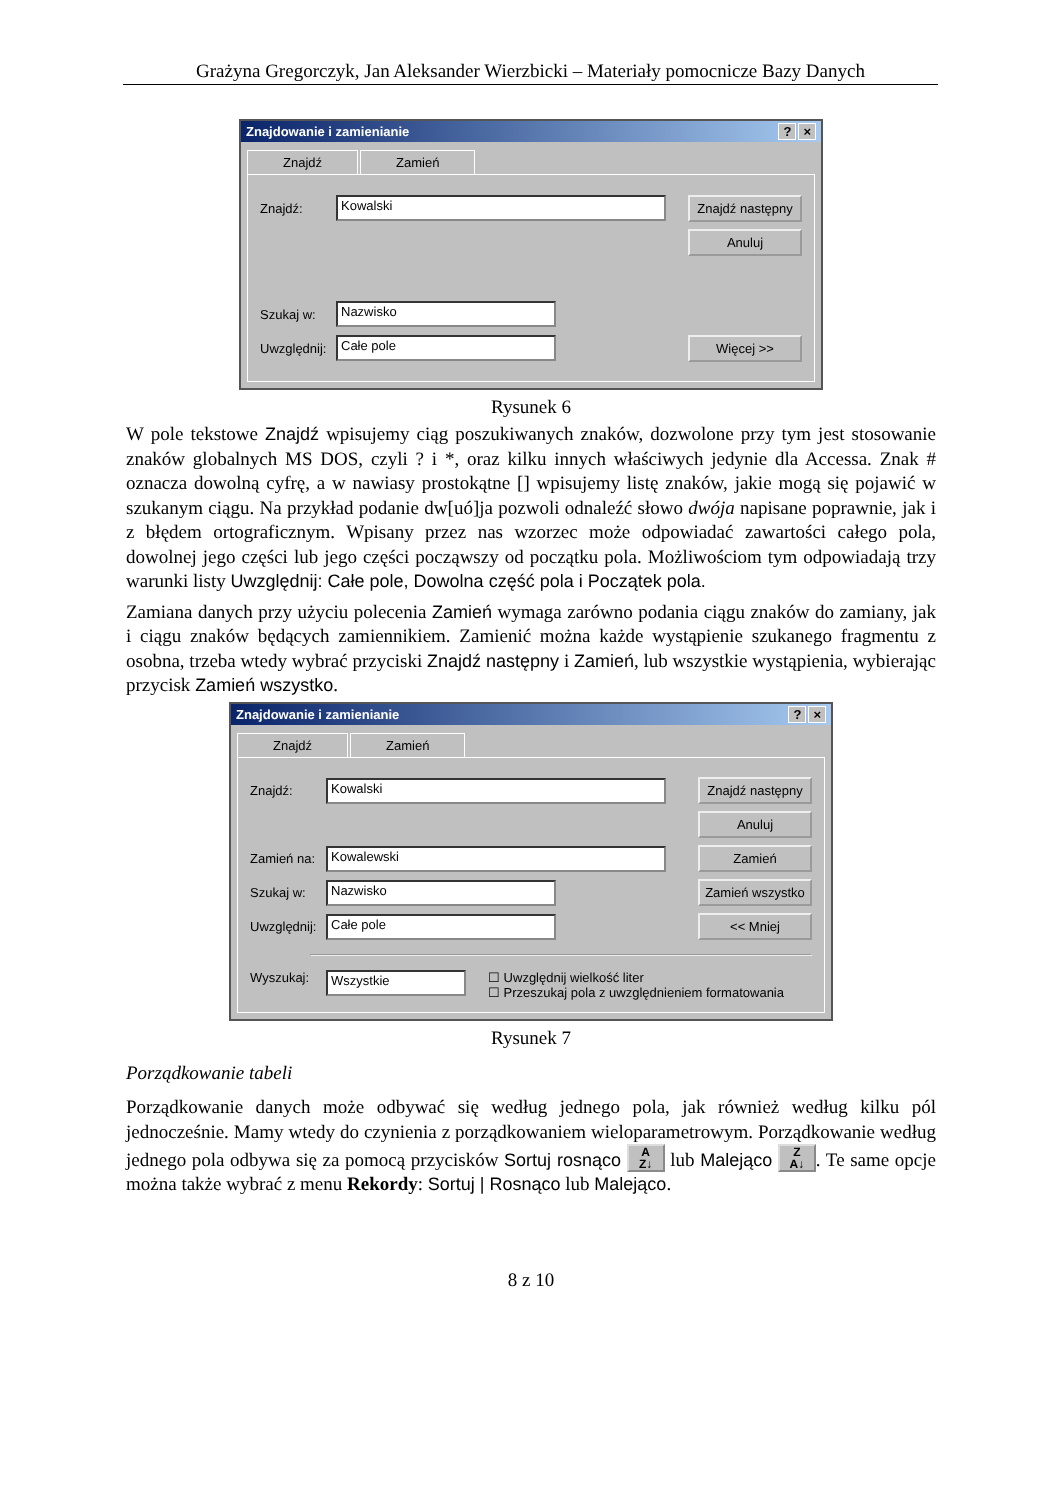Grażyna Gregorczyk, Jan Aleksander Wierzbicki – Materiały pomocnicze Bazy Danych
Znajdowanie i zamienianie? ×
Znajdź Zamień
Znajdź: Kowalski Znajdź następny
Anuluj
Szukaj w: Nazwisko
Uwzględnij: Całe pole Więcej >>
Rysunek 6
W pole tekstowe Znajdź wpisujemy ciąg poszukiwanych znaków, dozwolone przy tym jest stosowanie znaków globalnych MS DOS, czyli ? i *, oraz kilku innych właściwych jedynie dla Accessa. Znak # oznacza dowolną cyfrę, a w nawiasy prostokątne [] wpisujemy listę znaków, jakie mogą się pojawić w szukanym ciągu. Na przykład podanie dw[uó]ja pozwoli odnaleźć słowo dwója napisane poprawnie, jak i z błędem ortograficznym. Wpisany przez nas wzorzec może odpowiadać zawartości całego pola, dowolnej jego części lub jego części począwszy od początku pola. Możliwościom tym odpowiadają trzy warunki listy Uwzględnij: Całe pole, Dowolna część pola i Początek pola.
Zamiana danych przy użyciu polecenia Zamień wymaga zarówno podania ciągu znaków do zamiany, jak i ciągu znaków będących zamiennikiem. Zamienić można każde wystąpienie szukanego fragmentu z osobna, trzeba wtedy wybrać przyciski Znajdź następny i Zamień, lub wszystkie wystąpienia, wybierając przycisk Zamień wszystko.
Znajdowanie i zamienianie? ×
Znajdź Zamień
Znajdź: Kowalski Znajdź następny
Anuluj
Zamień na: Kowalewski Zamień
Szukaj w: Nazwisko Zamień wszystko
Uwzględnij: Całe pole << Mniej
Wyszukaj: Wszystkie ☐ Uwzględnij wielkość liter
☐ Przeszukaj pola z uwzględnieniem formatowania
Rysunek 7
Porządkowanie tabeli
Porządkowanie danych może odbywać się według jednego pola, jak również według kilku pól jednocześnie. Mamy wtedy do czynienia z porządkowaniem wieloparametrowym. Porządkowanie według jednego pola odbywa się za pomocą przycisków Sortuj rosnąco A
Z↓ lub Malejąco Z
A↓. Te same opcje można także wybrać z menu Rekordy: Sortuj | Rosnąco lub Malejąco.
8 z 10